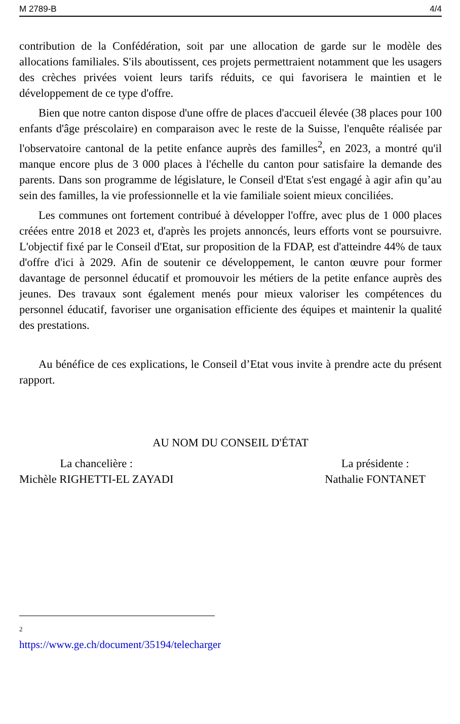M 2789-B 4/4
contribution de la Confédération, soit par une allocation de garde sur le modèle des allocations familiales. S'ils aboutissent, ces projets permettraient notamment que les usagers des crèches privées voient leurs tarifs réduits, ce qui favorisera le maintien et le développement de ce type d'offre.
Bien que notre canton dispose d'une offre de places d'accueil élevée (38 places pour 100 enfants d'âge préscolaire) en comparaison avec le reste de la Suisse, l'enquête réalisée par l'observatoire cantonal de la petite enfance auprès des familles<sup>2</sup>, en 2023, a montré qu'il manque encore plus de 3 000 places à l'échelle du canton pour satisfaire la demande des parents. Dans son programme de législature, le Conseil d'Etat s'est engagé à agir afin qu’au sein des familles, la vie professionnelle et la vie familiale soient mieux conciliées.
Les communes ont fortement contribué à développer l'offre, avec plus de 1 000 places créées entre 2018 et 2023 et, d'après les projets annoncés, leurs efforts vont se poursuivre. L'objectif fixé par le Conseil d'Etat, sur proposition de la FDAP, est d'atteindre 44% de taux d'offre d'ici à 2029. Afin de soutenir ce développement, le canton œuvre pour former davantage de personnel éducatif et promouvoir les métiers de la petite enfance auprès des jeunes. Des travaux sont également menés pour mieux valoriser les compétences du personnel éducatif, favoriser une organisation efficiente des équipes et maintenir la qualité des prestations.
Au bénéfice de ces explications, le Conseil d’Etat vous invite à prendre acte du présent rapport.
AU NOM DU CONSEIL D'ÉTAT
La chancelière :
Michèle RIGHETTI-EL ZAYADI
La présidente :
Nathalie FONTANET
<sup>2</sup> https://www.ge.ch/document/35194/telecharger